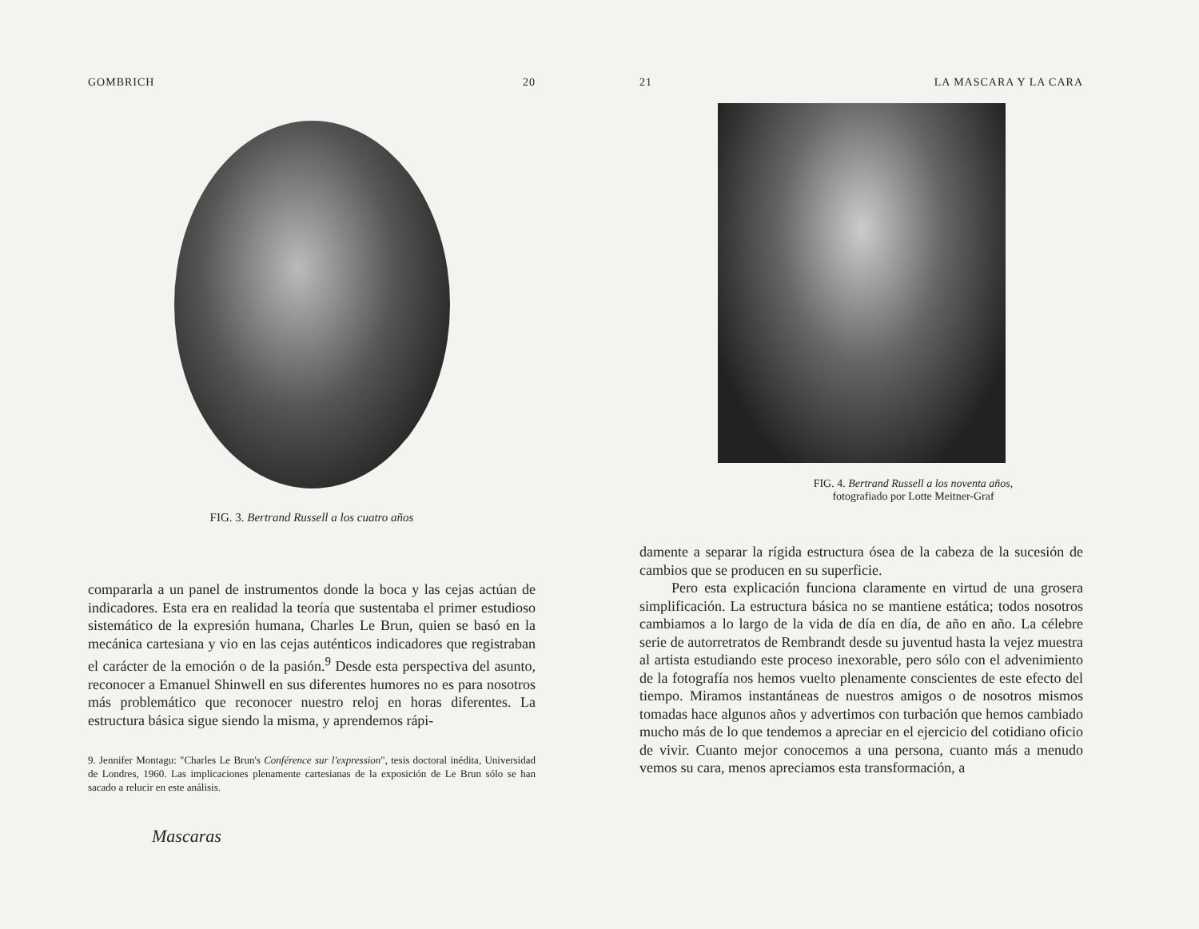GOMBRICH 20
FIG. 3. Bertrand Russell a los cuatro años
compararla a un panel de instrumentos donde la boca y las cejas actúan de indicadores. Esta era en realidad la teoría que sustentaba el primer estudioso sistemático de la expresión humana, Charles Le Brun, quien se basó en la mecánica cartesiana y vio en las cejas auténticos indicadores que registraban el carácter de la emoción o de la pasión.<sup>9</sup> Desde esta perspectiva del asunto, reconocer a Emanuel Shinwell en sus diferentes humores no es para nosotros más problemático que reconocer nuestro reloj en horas diferentes. La estructura básica sigue siendo la misma, y aprendemos rápi-
9. Jennifer Montagu: "Charles Le Brun's Conférence sur l'expression", tesis doctoral inédita, Universidad de Londres, 1960. Las implicaciones plenamente cartesianas de la exposición de Le Brun sólo se han sacado a relucir en este análisis.
Mascaras
21 LA MASCARA Y LA CARA
FIG. 4. Bertrand Russell a los noventa años,
fotografiado por Lotte Meitner-Graf
damente a separar la rígida estructura ósea de la cabeza de la sucesión de cambios que se producen en su superficie.
Pero esta explicación funciona claramente en virtud de una grosera simplificación. La estructura básica no se mantiene estática; todos nosotros cambiamos a lo largo de la vida de día en día, de año en año. La célebre serie de autorretratos de Rembrandt desde su juventud hasta la vejez muestra al artista estudiando este proceso inexorable, pero sólo con el advenimiento de la fotografía nos hemos vuelto plenamente conscientes de este efecto del tiempo. Miramos instantáneas de nuestros amigos o de nosotros mismos tomadas hace algunos años y advertimos con turbación que hemos cambiado mucho más de lo que tendemos a apreciar en el ejercicio del cotidiano oficio de vivir. Cuanto mejor conocemos a una persona, cuanto más a menudo vemos su cara, menos apreciamos esta transformación, a